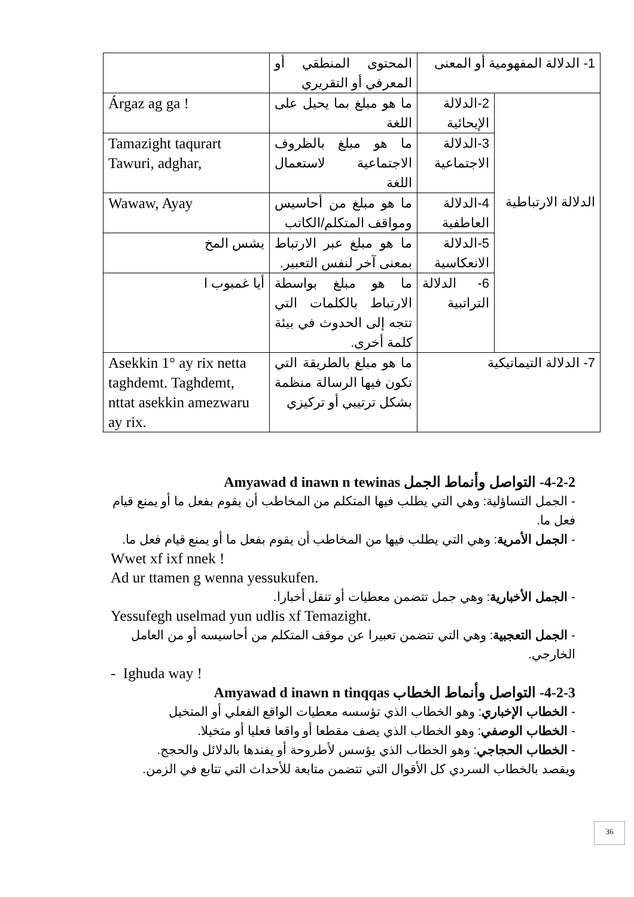| 1- الدلالة المفهومية أو المعنى | | المحتوى المنطقي أو المعرفي أو التقريري | |
| الدلالة الارتباطية | 2-الدلالة الإيحائية | ما هو مبلغ بما يحيل على اللغة | Árgaz ag ga ! |
| | 3-الدلالة الاجتماعية | ما هو مبلغ بالظروف الاجتماعية لاستعمال اللغة | Tamazight taqurart Tawuri, adghar, |
| | 4-الدلالة العاطفية | ما هو مبلغ من أحاسيس ومواقف المتكلم/الكاتب | Wawaw, Ayay |
| | 5-الدلالة الانعكاسية | ما هو مبلغ عبر الارتباط بمعنى آخر لنفس التعبير. | يشس المخ |
| | 6- الدلالة التراتبية | ما هو مبلغ بواسطة الارتباط بالكلمات التي تتجه إلى الحدوث في بيئة كلمة أخرى. | أيا غمبوب ا |
| 7- الدلالة التيماتيكية | | ما هو مبلغ بالطريقة التي تكون فيها الرسالة منظمة بشكل ترتيبي أو تركيزي | Asekkin 1° ay rix netta taghdemt. Taghdemt, nttat asekkin amezwaru ay rix. |
4-2-2- التواصل وأنماط الجمل Amyawad d inawn n tewinas
- الجمل التساؤلية: وهي التي يطلب فيها المتكلم من المخاطب أن يقوم بفعل ما أو يمنع قيام فعل ما.
- الجمل الأمرية: وهي التي يطلب فيها من المخاطب أن يقوم بفعل ما أو يمنع قيام فعل ما.
Wwet xf ixf nnek !
Ad ur ttamen g wenna yessukufen.
- الجمل الأخبارية: وهي جمل تتضمن معطيات أو تنقل أخبارا.
Yessufegh uselmad yun udlis xf Temazight.
- الجمل التعجبية: وهي التي تتضمن تعبيرا عن موقف المتكلم من أحاسيسه أو من العامل الخارجي.
- Ighuda way !
4-2-3- التواصل وأنماط الخطاب Amyawad d inawn n tinqqas
- الخطاب الإخباري: وهو الخطاب الذي تؤسسه معطيات الواقع الفعلي أو المتخيل
- الخطاب الوصفي: وهو الخطاب الذي يصف مقطعا أو واقعا فعليا أو متخيلا.
- الخطاب الحجاجي: وهو الخطاب الذي يؤسس لأطروحة أو يفندها بالدلائل والحجج.
ويقصد بالخطاب السردي كل الأقوال التي تتضمن متابعة للأحداث التي تتابع في الزمن.
36